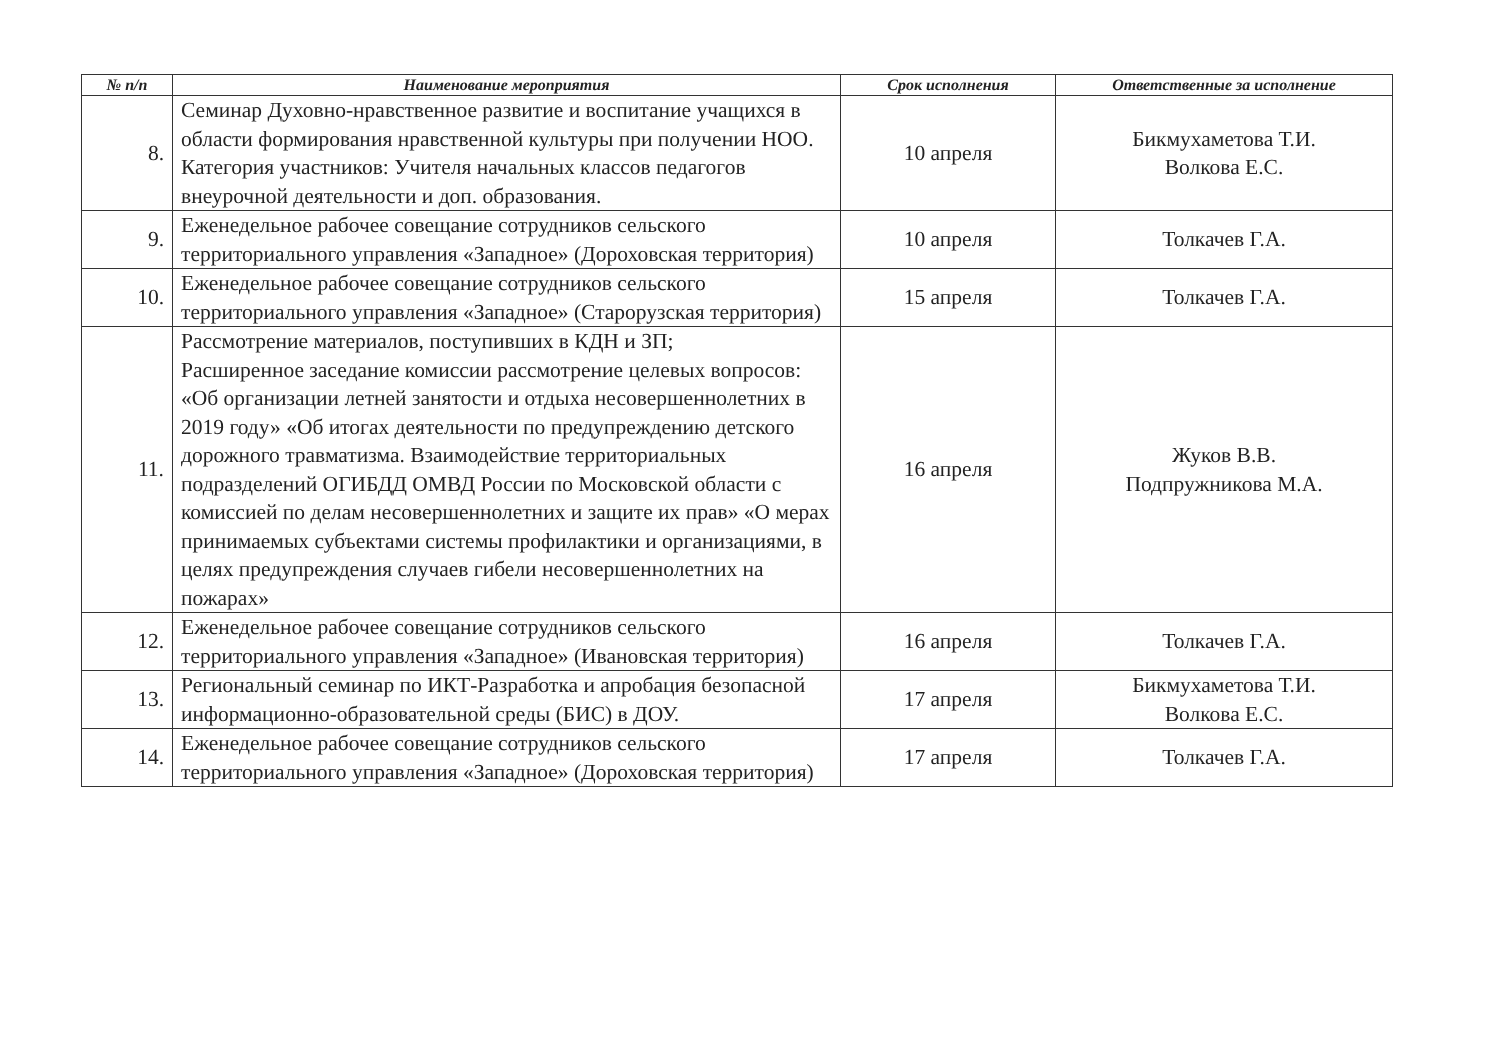| № п/п | Наименование мероприятия | Срок исполнения | Ответственные за исполнение |
| --- | --- | --- | --- |
| 8. | Семинар Духовно-нравственное развитие и воспитание учащихся в области формирования нравственной культуры при получении НОО. Категория участников: Учителя начальных классов педагогов внеурочной деятельности и доп. образования. | 10 апреля | Бикмухаметова Т.И. Волкова Е.С. |
| 9. | Еженедельное рабочее совещание сотрудников сельского территориального управления «Западное» (Дороховская территория) | 10 апреля | Толкачев Г.А. |
| 10. | Еженедельное рабочее совещание сотрудников сельского территориального управления «Западное» (Старорузская территория) | 15 апреля | Толкачев Г.А. |
| 11. | Рассмотрение материалов, поступивших в КДН и ЗП; Расширенное заседание комиссии рассмотрение целевых вопросов: «Об организации летней занятости и отдыха несовершеннолетних в 2019 году» «Об итогах деятельности по предупреждению детского дорожного травматизма. Взаимодействие территориальных подразделений ОГИБДД ОМВД России по Московской области с комиссией по делам несовершеннолетних и защите их прав» «О мерах принимаемых субъектами системы профилактики и организациями, в целях предупреждения случаев гибели несовершеннолетних на пожарах» | 16 апреля | Жуков В.В. Подпружникова М.А. |
| 12. | Еженедельное рабочее совещание сотрудников сельского территориального управления «Западное» (Ивановская территория) | 16 апреля | Толкачев Г.А. |
| 13. | Региональный семинар по ИКТ-Разработка и апробация безопасной информационно-образовательной среды (БИС) в ДОУ. | 17 апреля | Бикмухаметова Т.И. Волкова Е.С. |
| 14. | Еженедельное рабочее совещание сотрудников сельского территориального управления «Западное» (Дороховская территория) | 17 апреля | Толкачев Г.А. |